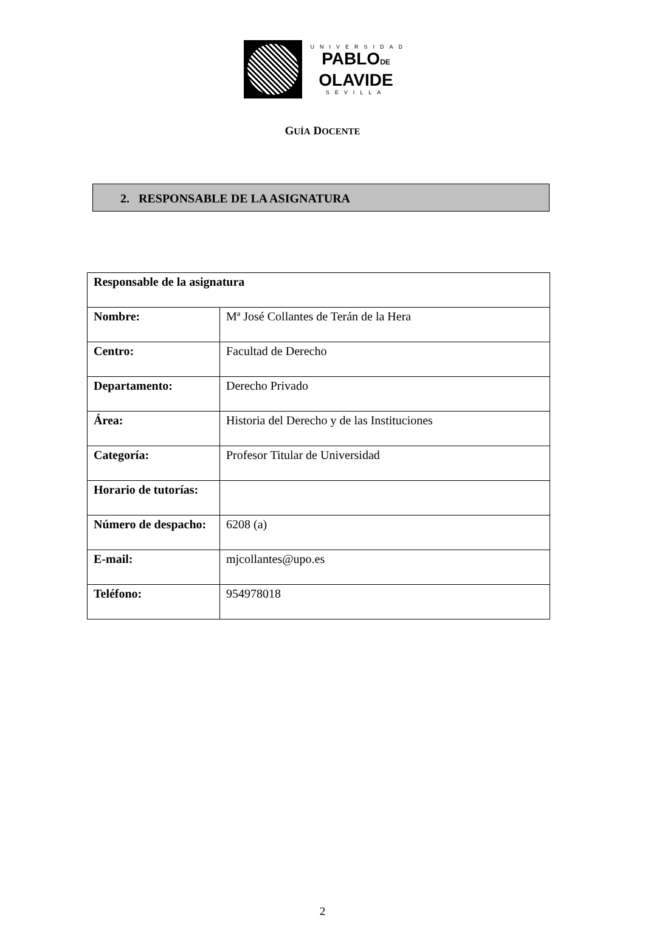UNIVERSIDAD
PABLODE
OLAVIDE
SEVILLA
GUÍA DOCENTE
2. RESPONSABLE DE LA ASIGNATURA
| Responsable de la asignatura | |
| --- | --- |
| Nombre: | Mª José Collantes de Terán de la Hera |
| Centro: | Facultad de Derecho |
| Departamento: | Derecho Privado |
| Área: | Historia del Derecho y de las Instituciones |
| Categoría: | Profesor Titular de Universidad |
| Horario de tutorías: | |
| Número de despacho: | 6208 (a) |
| E-mail: | mjcollantes@upo.es |
| Teléfono: | 954978018 |
2